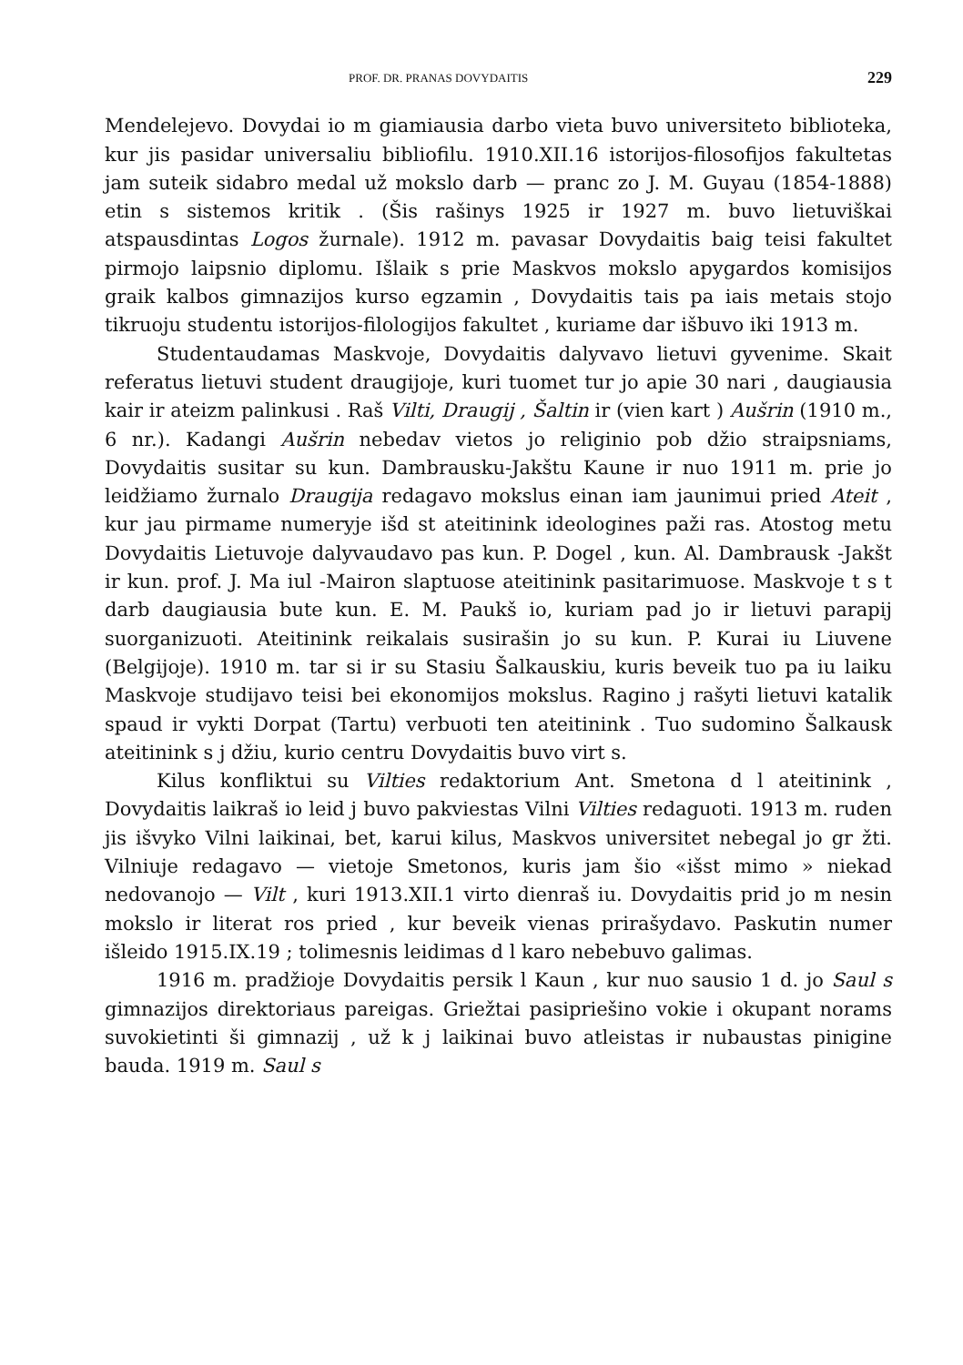PROF. DR. PRANAS DOVYDAITIS 229
Mendelejevo. Dovydai io m giamiausia darbo vieta buvo universiteto biblioteka, kur jis pasidar universaliu bibliofilu. 1910.XII.16 istorijos-filosofijos fakultetas jam suteik sidabro medal už mokslo darb — pranc zo J. M. Guyau (1854-1888) etin s sistemos kritik . (Šis rašinys 1925 ir 1927 m. buvo lietuviškai atspausdintas Logos žurnale). 1912 m. pavasar Dovydaitis baig teisi fakultet pirmojo laipsnio diplomu. Išlaik s prie Maskvos mokslo apygardos komisijos graik kalbos gimnazijos kurso egzamin , Dovydaitis tais pa iais metais stojo tikruoju studentu istorijos-filologijos fakultet , kuriame dar išbuvo iki 1913 m.
Studentaudamas Maskvoje, Dovydaitis dalyvavo lietuvi gyvenime. Skait referatus lietuvi student draugijoje, kuri tuomet tur jo apie 30 nari , daugiausia kair ir ateizm palinkusi . Raš Vilti, Draugij , Šaltin ir (vien kart ) Aušrin (1910 m., 6 nr.). Kadangi Aušrin nebedav vietos jo religinio pob džio straipsniams, Dovydaitis susitar su kun. Dambrausku-Jakštu Kaune ir nuo 1911 m. prie jo leidžiamo žurnalo Draugija redagavo mokslus einan iam jaunimui pried Ateit , kur jau pirmame numeryje išd st ateitinink ideologines paži ras. Atostog metu Dovydaitis Lietuvoje dalyvaudavo pas kun. P. Dogel , kun. Al. Dambrausk -Jakšt ir kun. prof. J. Ma iul -Mairon slaptuose ateitinink pasitarimuose. Maskvoje t s t darb daugiausia bute kun. E. M. Paukš io, kuriam pad jo ir lietuvi parapij suorganizuoti. Ateitinink reikalais susirašin jo su kun. P. Kurai iu Liuvene (Belgijoje). 1910 m. tar si ir su Stasiu Šalkauskiu, kuris beveik tuo pa iu laiku Maskvoje studijavo teisi bei ekonomijos mokslus. Ragino j rašyti lietuvi katalik spaud ir vykti Dorpat (Tartu) verbuoti ten ateitinink . Tuo sudomino Šalkausk ateitinink s j džiu, kurio centru Dovydaitis buvo virt s.
Kilus konfliktui su Vilties redaktorium Ant. Smetona d l ateitinink , Dovydaitis laikraš io leid j buvo pakviestas Vilni Vilties redaguoti. 1913 m. ruden jis išvyko Vilni laikinai, bet, karui kilus, Maskvos universitet nebegal jo gr žti. Vilniuje redagavo — vietoje Smetonos, kuris jam šio «išst mimo » niekad nedovanojo — Vilt , kuri 1913.XII.1 virto dienraš iu. Dovydaitis prid jo m nesin mokslo ir literat ros pried , kur beveik vienas prirašydavo. Paskutin numer išleido 1915.IX.19 ; tolimesnis leidimas d l karo nebebuvo galimas.
1916 m. pradžioje Dovydaitis persik l Kaun , kur nuo sausio 1 d. jo Saul s gimnazijos direktoriaus pareigas. Griežtai pasipriešino vokie i okupant norams suvokietinti ši gimnazij , už k j laikinai buvo atleistas ir nubaustas pinigine bauda. 1919 m. Saul s